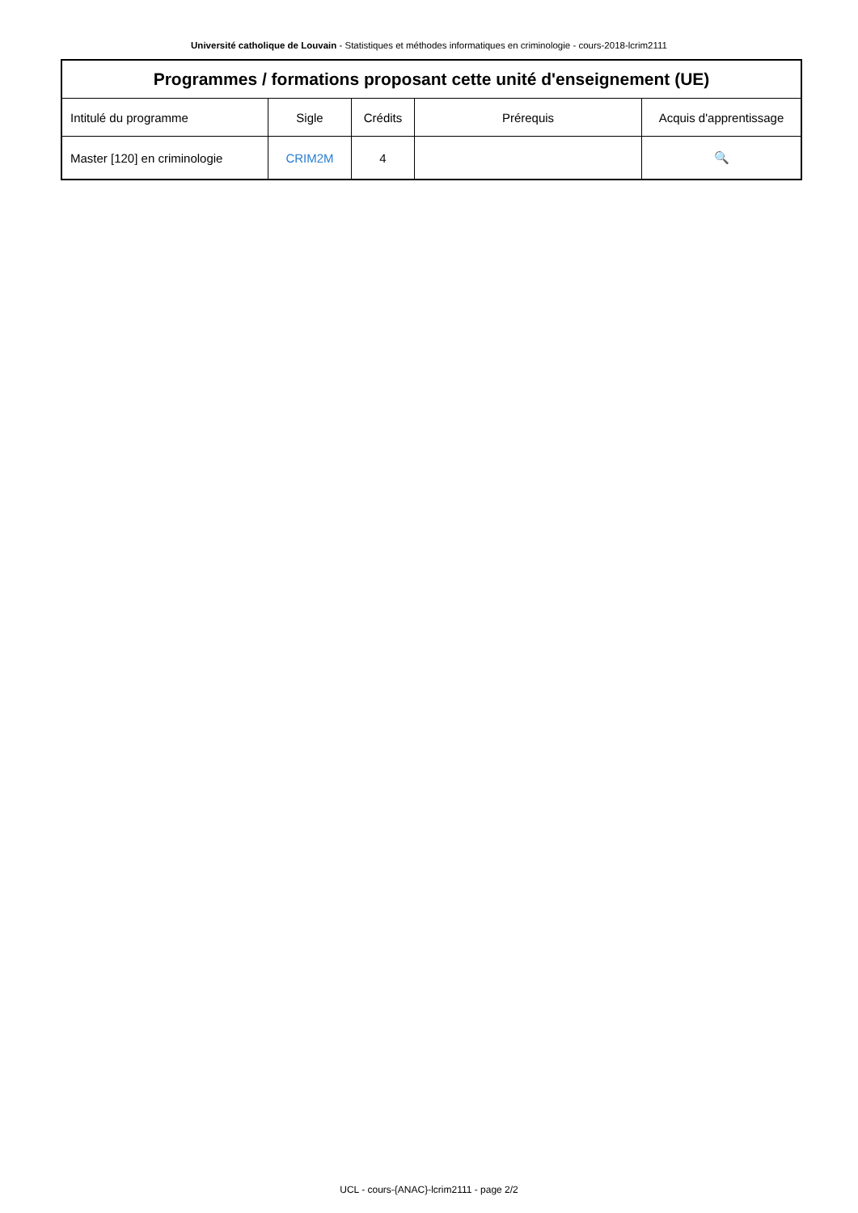Université catholique de Louvain - Statistiques et méthodes informatiques en criminologie - cours-2018-lcrim2111
| Programmes / formations proposant cette unité d'enseignement (UE) | | | | |
| --- | --- | --- | --- | --- |
| Intitulé du programme | Sigle | Crédits | Prérequis | Acquis d'apprentissage |
| Master [120] en criminologie | CRIM2M | 4 | | 🔍 |
UCL - cours-{ANAC}-lcrim2111 - page 2/2